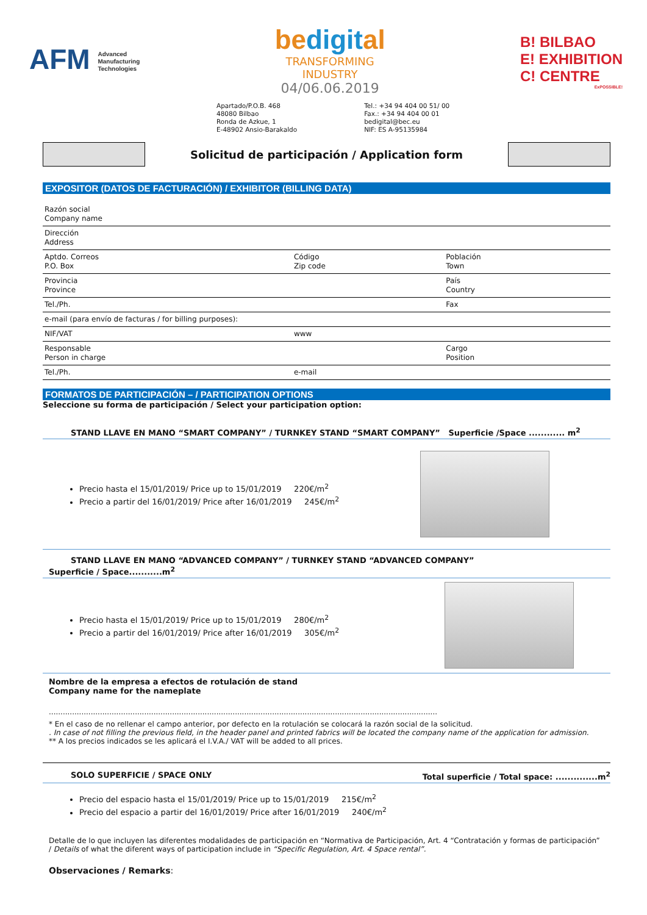AFM Advanced
Manufacturing
Technologies
bedigital
TRANSFORMING
INDUSTRY
04/06.06.2019
B! BILBAO
E! EXHIBITION
C! CENTRE
ExPOSSIBLE!
Apartado/P.O.B. 468
48080 Bilbao
Ronda de Azkue, 1
E-48902 Ansio-Barakaldo
Tel.: +34 94 404 00 51/ 00
Fax.: +34 94 404 00 01
bedigital@bec.eu
NIF: ES A-95135984
Solicitud de participación / Application form
EXPOSITOR (DATOS DE FACTURACIÓN) / EXHIBITOR (BILLING DATA)
| Razón social Company name | | |
| Dirección Address | | |
| Aptdo. Correos P.O. Box | Código Zip code | Población Town |
| Provincia Province | | País Country |
| Tel./Ph. | | Fax |
| e-mail (para envío de facturas / for billing purposes): | | |
| NIF/VAT | www | |
| Responsable Person in charge | | Cargo Position |
| Tel./Ph. | e-mail | |
FORMATOS DE PARTICIPACIÓN – / PARTICIPATION OPTIONS
Seleccione su forma de participación / Select your participation option:
STAND LLAVE EN MANO “SMART COMPANY” / TURNKEY STAND “SMART COMPANY” Superficie /Space ............ m<sup>2</sup>
Precio hasta el 15/01/2019/ Price up to 15/01/2019 220€/m<sup>2</sup>
Precio a partir del 16/01/2019/ Price after 16/01/2019 245€/m<sup>2</sup>
STAND LLAVE EN MANO “ADVANCED COMPANY” / TURNKEY STAND “ADVANCED COMPANY”
Superficie / Space...........m<sup>2</sup>
Precio hasta el 15/01/2019/ Price up to 15/01/2019 280€/m<sup>2</sup>
Precio a partir del 16/01/2019/ Price after 16/01/2019 305€/m<sup>2</sup>
Nombre de la empresa a efectos de rotulación de stand
Company name for the nameplate
.......................................................................................................................................................................
* En el caso de no rellenar el campo anterior, por defecto en la rotulación se colocará la razón social de la solicitud.
. In case of not filling the previous field, in the header panel and printed fabrics will be located the company name of the application for admission.
** A los precios indicados se les aplicará el I.V.A./ VAT will be added to all prices.
SOLO SUPERFICIE / SPACE ONLY Total superficie / Total space: ..............m<sup>2</sup>
Precio del espacio hasta el 15/01/2019/ Price up to 15/01/2019 215€/m<sup>2</sup>
Precio del espacio a partir del 16/01/2019/ Price after 16/01/2019 240€/m<sup>2</sup>
Detalle de lo que incluyen las diferentes modalidades de participación en “Normativa de Participación, Art. 4 “Contratación y formas de participación” / Details of what the diferent ways of participation include in “Specific Regulation, Art. 4 Space rental”.
Observaciones / Remarks: